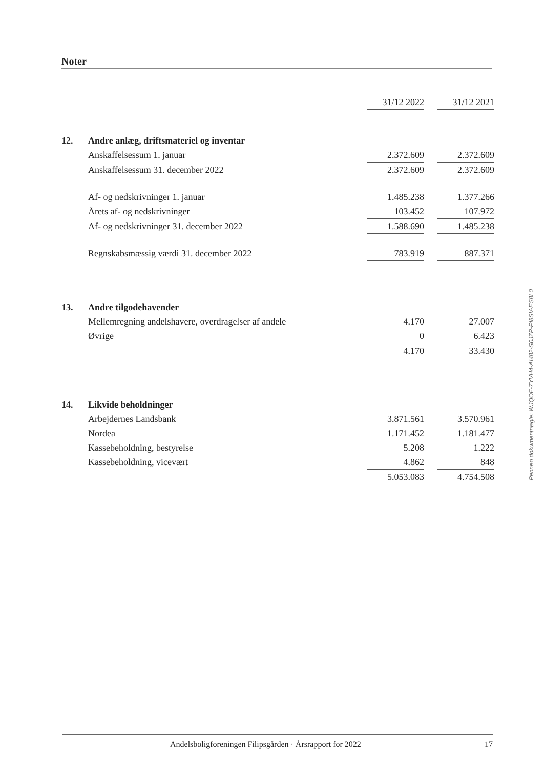Noter
| | | 31/12 2022 | | 31/12 2021 |
| 12. | Andre anlæg, driftsmateriel og inventar | | | |
| | Anskaffelsessum 1. januar | 2.372.609 | | 2.372.609 |
| | Anskaffelsessum 31. december 2022 | 2.372.609 | | 2.372.609 |
| | Af- og nedskrivninger 1. januar | 1.485.238 | | 1.377.266 |
| | Årets af- og nedskrivninger | 103.452 | | 107.972 |
| | Af- og nedskrivninger 31. december 2022 | 1.588.690 | | 1.485.238 |
| | Regnskabsmæssig værdi 31. december 2022 | 783.919 | | 887.371 |
| 13. | Andre tilgodehavender | | | |
| | Mellemregning andelshavere, overdragelser af andele | 4.170 | | 27.007 |
| | Øvrige | 0 | | 6.423 |
| | | 4.170 | | 33.430 |
| 14. | Likvide beholdninger | | | |
| | Arbejdernes Landsbank | 3.871.561 | | 3.570.961 |
| | Nordea | 1.171.452 | | 1.181.477 |
| | Kassebeholdning, bestyrelse | 5.208 | | 1.222 |
| | Kassebeholdning, vicevært | 4.862 | | 848 |
| | | 5.053.083 | | 4.754.508 |
Penneo dokumentnøgle: WJQOE-7YVH4-AI482-S0JZP-PI8SV-ES8L0
Andelsboligforeningen Filipsgården · Årsrapport for 2022 17